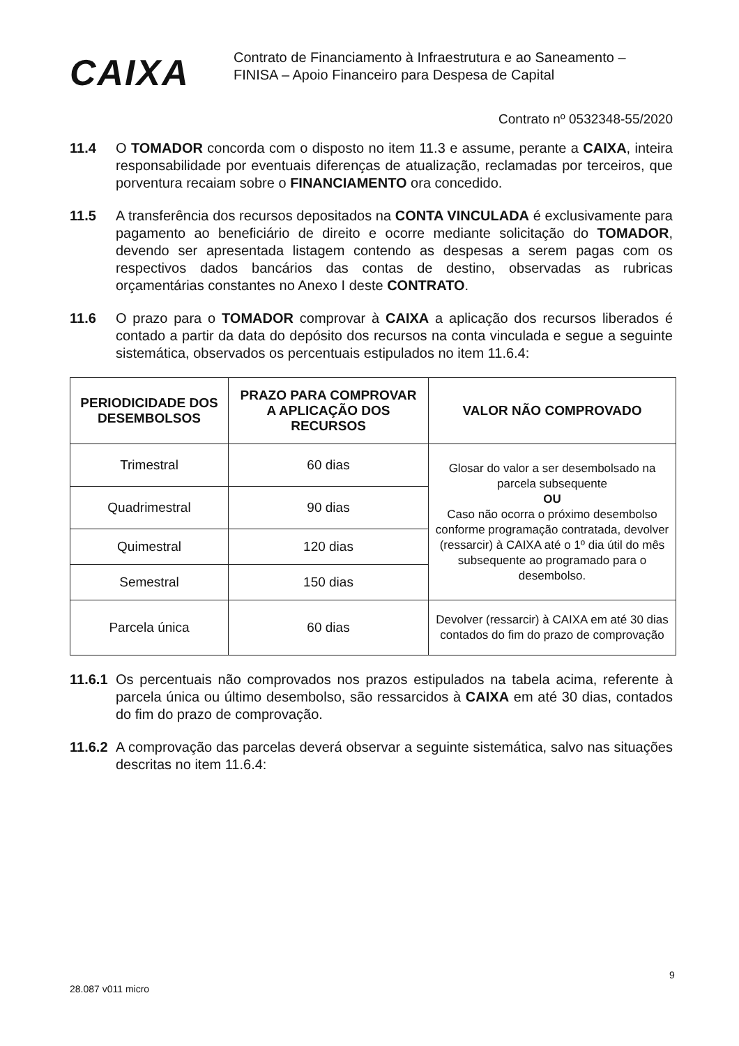CAIXA
Contrato de Financiamento à Infraestrutura e ao Saneamento –
FINISA – Apoio Financeiro para Despesa de Capital
Contrato nº 0532348-55/2020
11.4 O TOMADOR concorda com o disposto no item 11.3 e assume, perante a CAIXA, inteira responsabilidade por eventuais diferenças de atualização, reclamadas por terceiros, que porventura recaiam sobre o FINANCIAMENTO ora concedido.
11.5 A transferência dos recursos depositados na CONTA VINCULADA é exclusivamente para pagamento ao beneficiário de direito e ocorre mediante solicitação do TOMADOR, devendo ser apresentada listagem contendo as despesas a serem pagas com os respectivos dados bancários das contas de destino, observadas as rubricas orçamentárias constantes no Anexo I deste CONTRATO.
11.6 O prazo para o TOMADOR comprovar à CAIXA a aplicação dos recursos liberados é contado a partir da data do depósito dos recursos na conta vinculada e segue a seguinte sistemática, observados os percentuais estipulados no item 11.6.4:
| PERIODICIDADE DOS DESEMBOLSOS | PRAZO PARA COMPROVAR A APLICAÇÃO DOS RECURSOS | VALOR NÃO COMPROVADO |
| --- | --- | --- |
| Trimestral | 60 dias | Glosar do valor a ser desembolsado na parcela subsequente OU Caso não ocorra o próximo desembolso conforme programação contratada, devolver (ressarcir) à CAIXA até o 1º dia útil do mês subsequente ao programado para o desembolso. |
| Quadrimestral | 90 dias | |
| Quimestral | 120 dias | |
| Semestral | 150 dias | |
| Parcela única | 60 dias | Devolver (ressarcir) à CAIXA em até 30 dias contados do fim do prazo de comprovação |
11.6.1 Os percentuais não comprovados nos prazos estipulados na tabela acima, referente à parcela única ou último desembolso, são ressarcidos à CAIXA em até 30 dias, contados do fim do prazo de comprovação.
11.6.2 A comprovação das parcelas deverá observar a seguinte sistemática, salvo nas situações descritas no item 11.6.4:
28.087 v011 micro
9